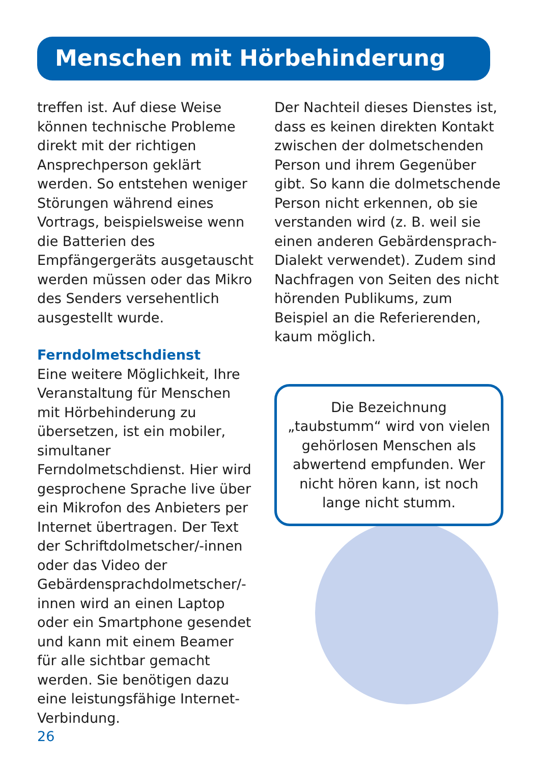Menschen mit Hörbehinderung
treffen ist. Auf diese Weise können technische Probleme direkt mit der richtigen Ansprechperson geklärt werden. So entstehen weniger Störungen während eines Vortrags, beispielsweise wenn die Batterien des Empfängergeräts ausgetauscht werden müssen oder das Mikro des Senders versehentlich ausgestellt wurde.
Ferndolmetschdienst
Eine weitere Möglichkeit, Ihre Veranstaltung für Menschen mit Hörbehinderung zu übersetzen, ist ein mobiler, simultaner Ferndolmetschdienst. Hier wird gesprochene Sprache live über ein Mikrofon des Anbieters per Internet übertragen. Der Text der Schriftdolmetscher/-innen oder das Video der Gebärdensprachdolmetscher/-innen wird an einen Laptop oder ein Smartphone gesendet und kann mit einem Beamer für alle sichtbar gemacht werden. Sie benötigen dazu eine leistungsfähige Internet-Verbindung.
Der Nachteil dieses Dienstes ist, dass es keinen direkten Kontakt zwischen der dolmetschenden Person und ihrem Gegenüber gibt. So kann die dolmetschende Person nicht erkennen, ob sie verstanden wird (z. B. weil sie einen anderen Gebärdensprach-Dialekt verwendet). Zudem sind Nachfragen von Seiten des nicht hörenden Publikums, zum Beispiel an die Referierenden, kaum möglich.
Die Bezeichnung „taubstumm“ wird von vielen gehörlosen Menschen als abwertend empfunden. Wer nicht hören kann, ist noch lange nicht stumm.
26